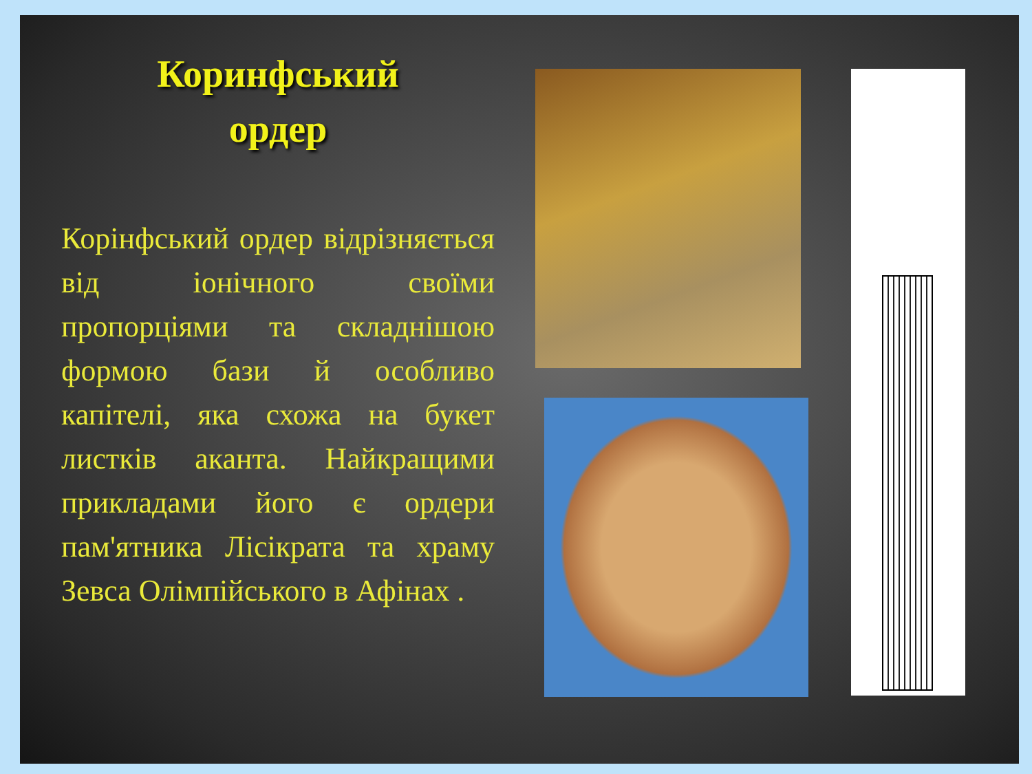Коринфський
ордер
Корінфський ордер відрізняється від іонічного своїми пропорціями та складнішою формою бази й особливо капітелі, яка схожа на букет листків аканта. Найкращими прикладами його є ордери пам'ятника Лісікрата та храму Зевса Олімпійського в Афінах .